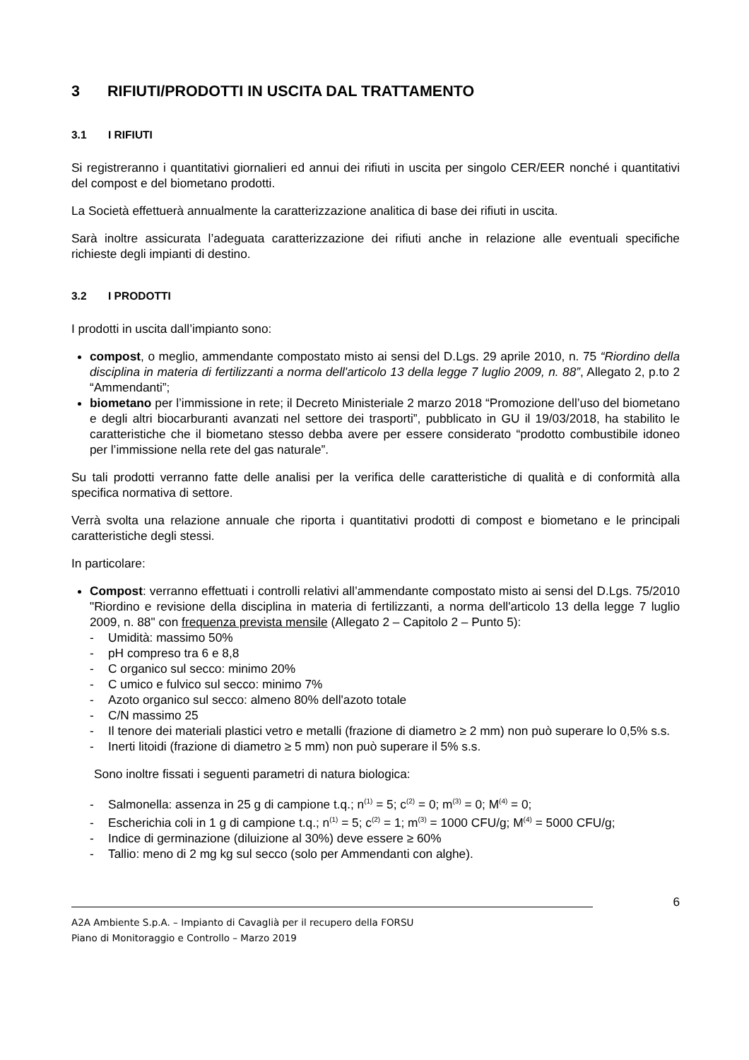3 RIFIUTI/PRODOTTI IN USCITA DAL TRATTAMENTO
3.1 I RIFIUTI
Si registreranno i quantitativi giornalieri ed annui dei rifiuti in uscita per singolo CER/EER nonché i quantitativi del compost e del biometano prodotti.
La Società effettuerà annualmente la caratterizzazione analitica di base dei rifiuti in uscita.
Sarà inoltre assicurata l’adeguata caratterizzazione dei rifiuti anche in relazione alle eventuali specifiche richieste degli impianti di destino.
3.2 I PRODOTTI
I prodotti in uscita dall’impianto sono:
compost, o meglio, ammendante compostato misto ai sensi del D.Lgs. 29 aprile 2010, n. 75 “Riordino della disciplina in materia di fertilizzanti a norma dell'articolo 13 della legge 7 luglio 2009, n. 88”, Allegato 2, p.to 2 “Ammendanti”;
biometano per l’immissione in rete; il Decreto Ministeriale 2 marzo 2018 “Promozione dell’uso del biometano e degli altri biocarburanti avanzati nel settore dei trasporti”, pubblicato in GU il 19/03/2018, ha stabilito le caratteristiche che il biometano stesso debba avere per essere considerato “prodotto combustibile idoneo per l’immissione nella rete del gas naturale”.
Su tali prodotti verranno fatte delle analisi per la verifica delle caratteristiche di qualità e di conformità alla specifica normativa di settore.
Verrà svolta una relazione annuale che riporta i quantitativi prodotti di compost e biometano e le principali caratteristiche degli stessi.
In particolare:
Compost: verranno effettuati i controlli relativi all’ammendante compostato misto ai sensi del D.Lgs. 75/2010 "Riordino e revisione della disciplina in materia di fertilizzanti, a norma dell'articolo 13 della legge 7 luglio 2009, n. 88" con frequenza prevista mensile (Allegato 2 – Capitolo 2 – Punto 5):
- Umidità: massimo 50%
- pH compreso tra 6 e 8,8
- C organico sul secco: minimo 20%
- C umico e fulvico sul secco: minimo 7%
- Azoto organico sul secco: almeno 80% dell'azoto totale
- C/N massimo 25
- Il tenore dei materiali plastici vetro e metalli (frazione di diametro ≥ 2 mm) non può superare lo 0,5% s.s.
- Inerti litoidi (frazione di diametro ≥ 5 mm) non può superare il 5% s.s.
Sono inoltre fissati i seguenti parametri di natura biologica:
- Salmonella: assenza in 25 g di campione t.q.; n<sup>(1)</sup> = 5; c<sup>(2)</sup> = 0; m<sup>(3)</sup> = 0; M<sup>(4)</sup> = 0;
- Escherichia coli in 1 g di campione t.q.; n<sup>(1)</sup> = 5; c<sup>(2)</sup> = 1; m<sup>(3)</sup> = 1000 CFU/g; M<sup>(4)</sup> = 5000 CFU/g;
- Indice di germinazione (diluizione al 30%) deve essere ≥ 60%
- Tallio: meno di 2 mg kg sul secco (solo per Ammendanti con alghe).
6
A2A Ambiente S.p.A. – Impianto di Cavaglià per il recupero della FORSU
Piano di Monitoraggio e Controllo – Marzo 2019